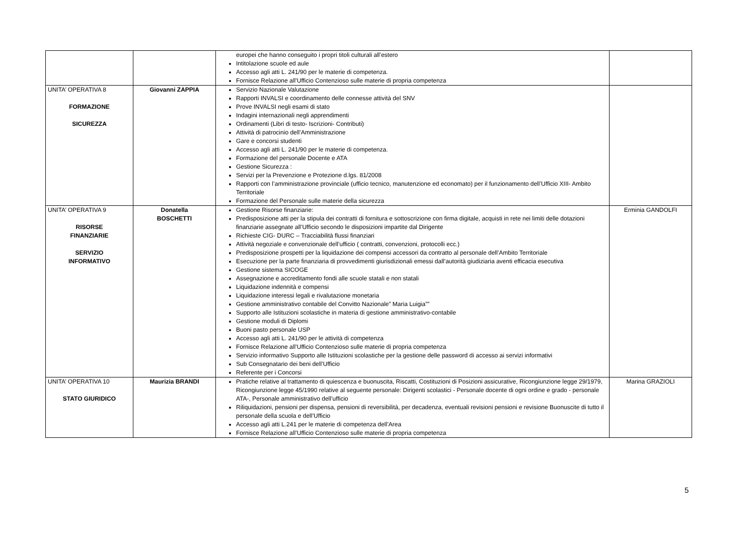| | | europei che hanno conseguito i propri titoli culturali all’estero Intitolazione scuole ed aule Accesso agli atti L. 241/90 per le materie di competenza. Fornisce Relazione all’Ufficio Contenzioso sulle materie di propria competenza | |
| UNITA’ OPERATIVA 8 FORMAZIONE SICUREZZA | Giovanni ZAPPIA | Servizio Nazionale Valutazione Rapporti INVALSI e coordinamento delle connesse attività del SNV Prove INVALSI negli esami di stato Indagini internazionali negli apprendimenti Ordinamenti (Libri di testo- Iscrizioni- Contributi) Attività di patrocinio dell’Amministrazione Gare e concorsi studenti Accesso agli atti L. 241/90 per le materie di competenza. Formazione del personale Docente e ATA Gestione Sicurezza : Servizi per la Prevenzione e Protezione d.lgs. 81/2008 Rapporti con l’amministrazione provinciale (ufficio tecnico, manutenzione ed economato) per il funzionamento dell’Ufficio XIII- Ambito Territoriale Formazione del Personale sulle materie della sicurezza | |
| UNITA’ OPERATIVA 9 RISORSE FINANZIARIE SERVIZIO INFORMATIVO | Donatella BOSCHETTI | Gestione Risorse finanziarie: Predisposizione atti per la stipula dei contratti di fornitura e sottoscrizione con firma digitale, acquisti in rete nei limiti delle dotazioni finanziarie assegnate all’Ufficio secondo le disposizioni impartite dal Dirigente Richieste CIG- DURC – Tracciabilità flussi finanziari Attività negoziale e convenzionale dell’ufficio ( contratti, convenzioni, protocolli ecc.) Predisposizione prospetti per la liquidazione dei compensi accessori da contratto al personale dell’Ambito Territoriale Esecuzione per la parte finanziaria di provvedimenti giurisdizionali emessi dall’autorità giudiziaria aventi efficacia esecutiva Gestione sistema SICOGE Assegnazione e accreditamento fondi alle scuole statali e non statali Liquidazione indennità e compensi Liquidazione interessi legali e rivalutazione monetaria Gestione amministrativo contabile del Convitto Nazionale” Maria Luigia”” Supporto alle Istituzioni scolastiche in materia di gestione amministrativo-contabile Gestione moduli di Diplomi Buoni pasto personale USP Accesso agli atti L. 241/90 per le attività di competenza Fornisce Relazione all’Ufficio Contenzioso sulle materie di propria competenza Servizio informativo Supporto alle Istituzioni scolastiche per la gestione delle password di accesso ai servizi informativi Sub Consegnatario dei beni dell’Ufficio Referente per i Concorsi | Erminia GANDOLFI |
| UNITA’ OPERATIVA 10 STATO GIURIDICO | Maurizia BRANDI | Pratiche relative al trattamento di quiescenza e buonuscita, Riscatti, Costituzioni di Posizioni assicurative, Ricongiunzione legge 29/1979, Ricongiunzione legge 45/1990 relative al seguente personale: Dirigenti scolastici - Personale docente di ogni ordine e grado - personale ATA-, Personale amministrativo dell’ufficio Riliquidazioni, pensioni per dispensa, pensioni di reversibilità, per decadenza, eventuali revisioni pensioni e revisione Buonuscite di tutto il personale della scuola e dell’Ufficio Accesso agli atti L.241 per le materie di competenza dell’Area Fornisce Relazione all’Ufficio Contenzioso sulle materie di propria competenza | Marina GRAZIOLI |
5